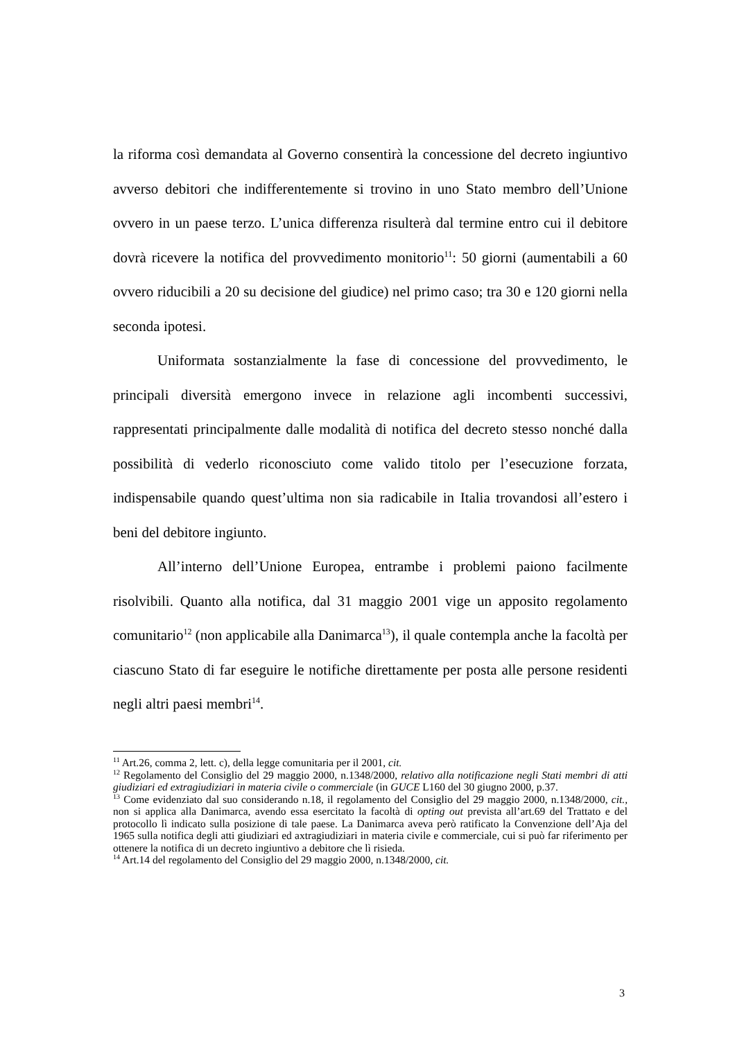la riforma così demandata al Governo consentirà la concessione del decreto ingiuntivo avverso debitori che indifferentemente si trovino in uno Stato membro dell’Unione ovvero in un paese terzo. L’unica differenza risulterà dal termine entro cui il debitore dovrà ricevere la notifica del provvedimento monitorio<sup>11</sup>: 50 giorni (aumentabili a 60 ovvero riducibili a 20 su decisione del giudice) nel primo caso; tra 30 e 120 giorni nella seconda ipotesi.
Uniformata sostanzialmente la fase di concessione del provvedimento, le principali diversità emergono invece in relazione agli incombenti successivi, rappresentati principalmente dalle modalità di notifica del decreto stesso nonché dalla possibilità di vederlo riconosciuto come valido titolo per l’esecuzione forzata, indispensabile quando quest’ultima non sia radicabile in Italia trovandosi all’estero i beni del debitore ingiunto.
All’interno dell’Unione Europea, entrambe i problemi paiono facilmente risolvibili. Quanto alla notifica, dal 31 maggio 2001 vige un apposito regolamento comunitario<sup>12</sup> (non applicabile alla Danimarca<sup>13</sup>), il quale contempla anche la facoltà per ciascuno Stato di far eseguire le notifiche direttamente per posta alle persone residenti negli altri paesi membri<sup>14</sup>.
<sup>11</sup> Art.26, comma 2, lett. c), della legge comunitaria per il 2001, cit.
<sup>12</sup> Regolamento del Consiglio del 29 maggio 2000, n.1348/2000, relativo alla notificazione negli Stati membri di atti giudiziari ed extragiudiziari in materia civile o commerciale (in GUCE L160 del 30 giugno 2000, p.37.
<sup>13</sup> Come evidenziato dal suo considerando n.18, il regolamento del Consiglio del 29 maggio 2000, n.1348/2000, cit., non si applica alla Danimarca, avendo essa esercitato la facoltà di opting out prevista all’art.69 del Trattato e del protocollo lì indicato sulla posizione di tale paese. La Danimarca aveva però ratificato la Convenzione dell’Aja del 1965 sulla notifica degli atti giudiziari ed axtragiudiziari in materia civile e commerciale, cui si può far riferimento per ottenere la notifica di un decreto ingiuntivo a debitore che lì risieda.
<sup>14</sup> Art.14 del regolamento del Consiglio del 29 maggio 2000, n.1348/2000, cit.
3